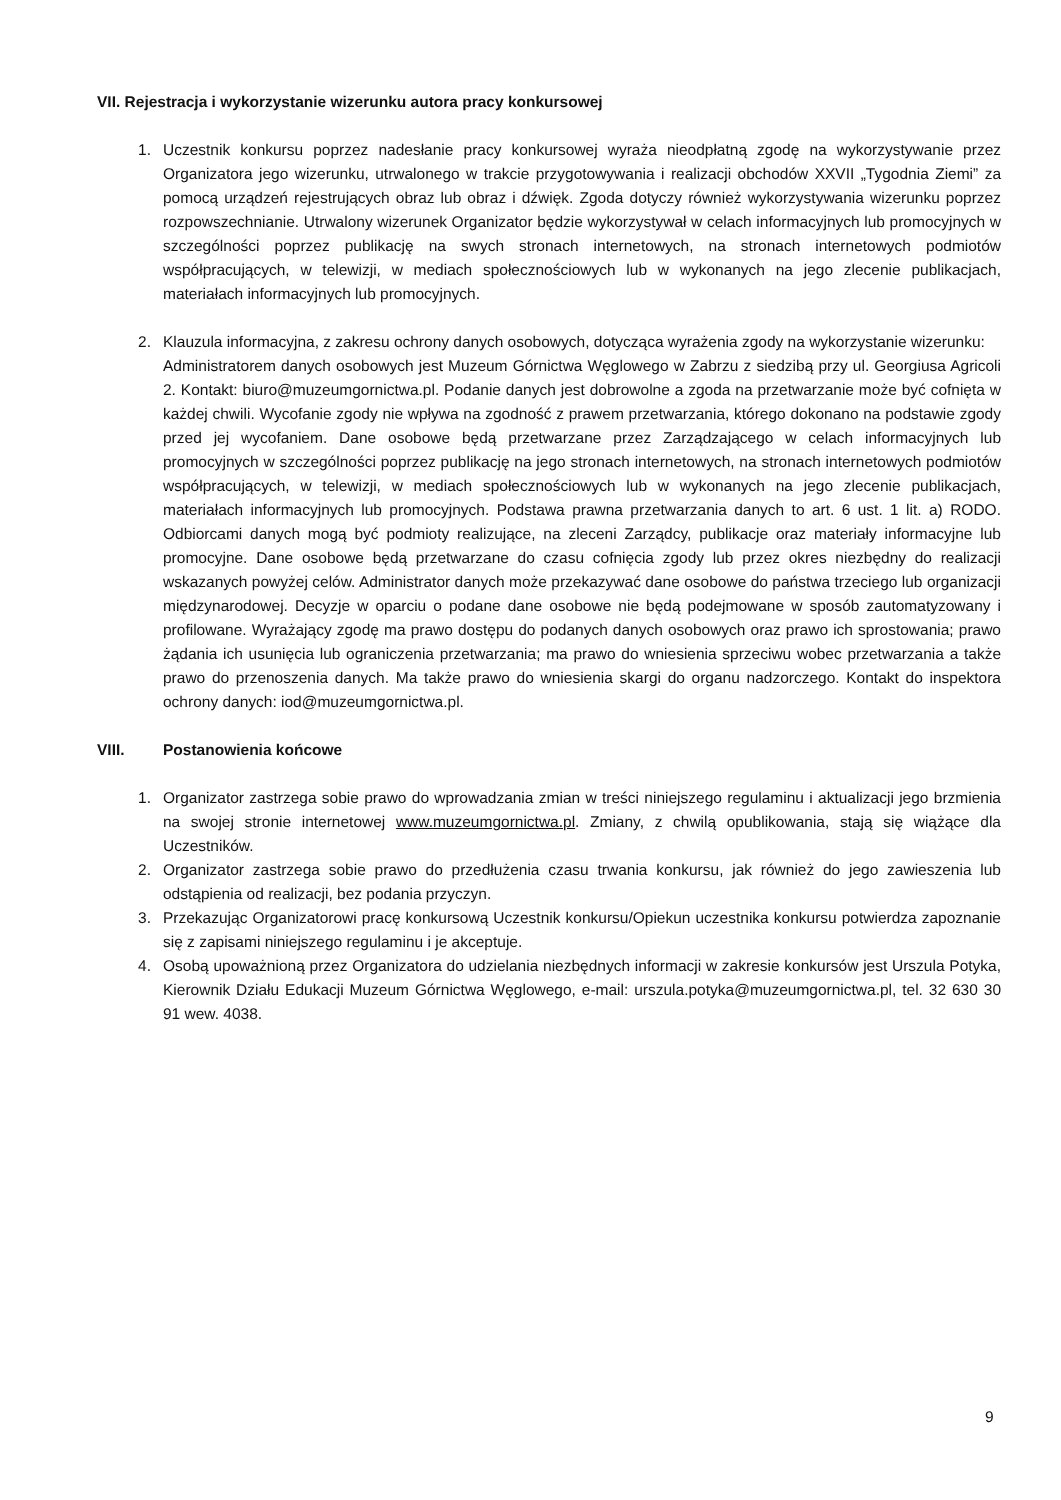VII. Rejestracja i wykorzystanie wizerunku autora pracy konkursowej
1. Uczestnik konkursu poprzez nadesłanie pracy konkursowej wyraża nieodpłatną zgodę na wykorzystywanie przez Organizatora jego wizerunku, utrwalonego w trakcie przygotowywania i realizacji obchodów XXVII „Tygodnia Ziemi” za pomocą urządzeń rejestrujących obraz lub obraz i dźwięk. Zgoda dotyczy również wykorzystywania wizerunku poprzez rozpowszechnianie. Utrwalony wizerunek Organizator będzie wykorzystywał w celach informacyjnych lub promocyjnych w szczególności poprzez publikację na swych stronach internetowych, na stronach internetowych podmiotów współpracujących, w telewizji, w mediach społecznościowych lub w wykonanych na jego zlecenie publikacjach, materiałach informacyjnych lub promocyjnych.
2. Klauzula informacyjna, z zakresu ochrony danych osobowych, dotycząca wyrażenia zgody na wykorzystanie wizerunku:
Administratorem danych osobowych jest Muzeum Górnictwa Węglowego w Zabrzu z siedzibą przy ul. Georgiusa Agricoli 2. Kontakt: biuro@muzeumgornictwa.pl. Podanie danych jest dobrowolne a zgoda na przetwarzanie może być cofnięta w każdej chwili. Wycofanie zgody nie wpływa na zgodność z prawem przetwarzania, którego dokonano na podstawie zgody przed jej wycofaniem. Dane osobowe będą przetwarzane przez Zarządzającego w celach informacyjnych lub promocyjnych w szczególności poprzez publikację na jego stronach internetowych, na stronach internetowych podmiotów współpracujących, w telewizji, w mediach społecznościowych lub w wykonanych na jego zlecenie publikacjach, materiałach informacyjnych lub promocyjnych. Podstawa prawna przetwarzania danych to art. 6 ust. 1 lit. a) RODO. Odbiorcami danych mogą być podmioty realizujące, na zleceni Zarządcy, publikacje oraz materiały informacyjne lub promocyjne. Dane osobowe będą przetwarzane do czasu cofnięcia zgody lub przez okres niezbędny do realizacji wskazanych powyżej celów. Administrator danych może przekazywać dane osobowe do państwa trzeciego lub organizacji międzynarodowej. Decyzje w oparciu o podane dane osobowe nie będą podejmowane w sposób zautomatyzowany i profilowane. Wyrażający zgodę ma prawo dostępu do podanych danych osobowych oraz prawo ich sprostowania; prawo żądania ich usunięcia lub ograniczenia przetwarzania; ma prawo do wniesienia sprzeciwu wobec przetwarzania a także prawo do przenoszenia danych. Ma także prawo do wniesienia skargi do organu nadzorczego. Kontakt do inspektora ochrony danych: iod@muzeumgornictwa.pl.
VIII. Postanowienia końcowe
1. Organizator zastrzega sobie prawo do wprowadzania zmian w treści niniejszego regulaminu i aktualizacji jego brzmienia na swojej stronie internetowej www.muzeumgornictwa.pl. Zmiany, z chwilą opublikowania, stają się wiążące dla Uczestników.
2. Organizator zastrzega sobie prawo do przedłużenia czasu trwania konkursu, jak również do jego zawieszenia lub odstąpienia od realizacji, bez podania przyczyn.
3. Przekazując Organizatorowi pracę konkursową Uczestnik konkursu/Opiekun uczestnika konkursu potwierdza zapoznanie się z zapisami niniejszego regulaminu i je akceptuje.
4. Osobą upoważnioną przez Organizatora do udzielania niezbędnych informacji w zakresie konkursów jest Urszula Potyka, Kierownik Działu Edukacji Muzeum Górnictwa Węglowego, e-mail: urszula.potyka@muzeumgornictwa.pl, tel. 32 630 30 91 wew. 4038.
9